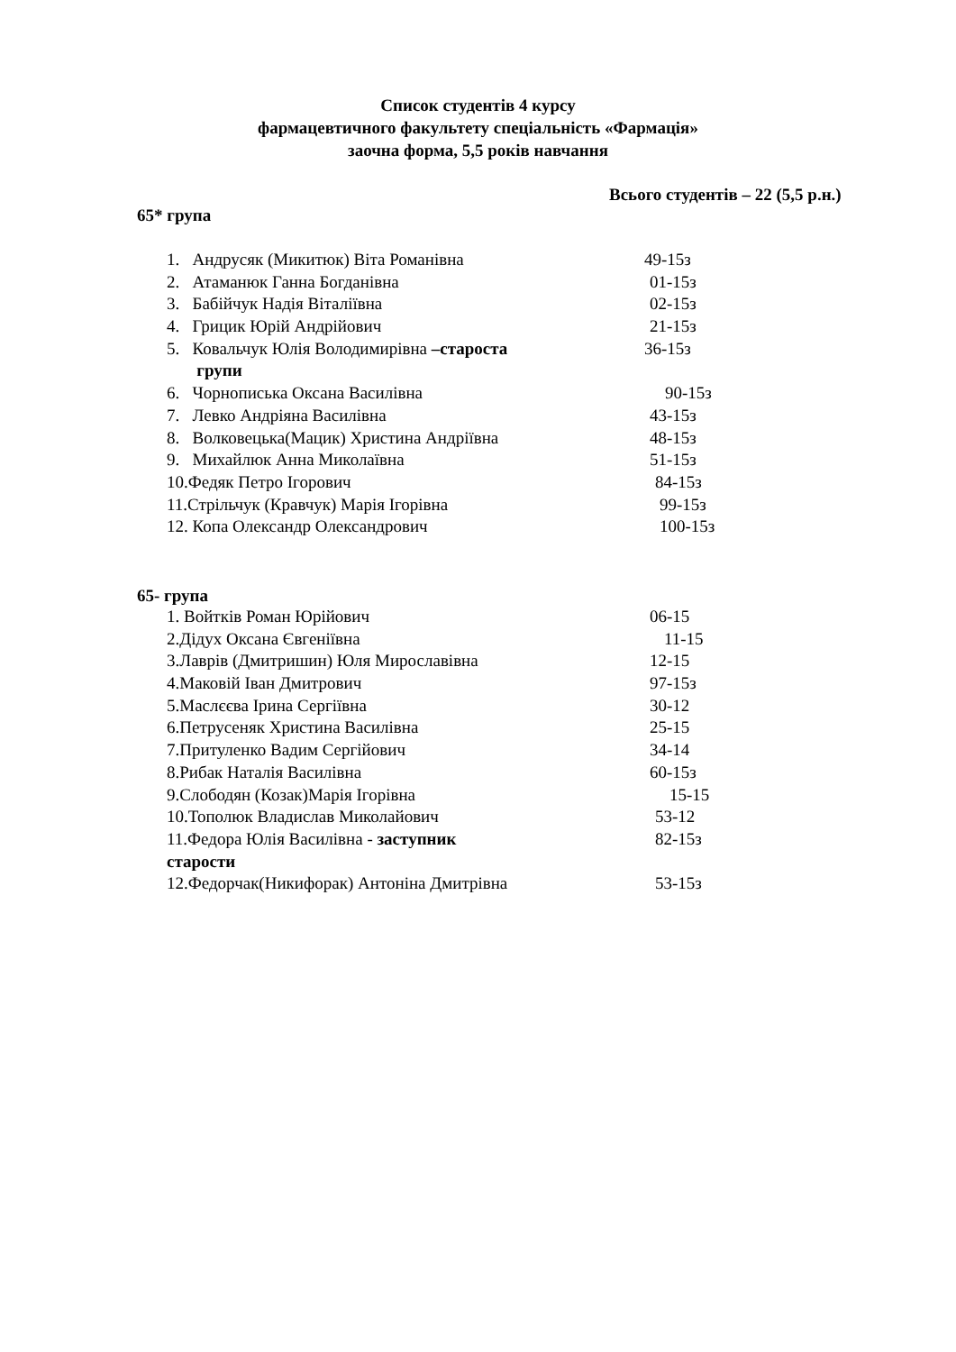Список студентів 4 курсу
фармацевтичного факультету спеціальність «Фармація»
заочна форма, 5,5 років навчання
Всього студентів – 22 (5,5 р.н.)
65* група
1. Андрусяк (Микитюк) Віта Романівна 49-15з
2. Атаманюк Ганна Богданівна 01-15з
3. Бабійчук Надія Віталіївна 02-15з
4. Грицик Юрій Андрійович 21-15з
5. Ковальчук Юлія Володимирівна –староста 36-15з
групи
6. Чорнописька Оксана Василівна 90-15з
7. Левко Андріяна Василівна 43-15з
8. Волковецька(Мацик) Христина Андріївна 48-15з
9. Михайлюк Анна Миколаївна 51-15з
10.Федяк Петро Ігорович 84-15з
11.Стрільчук (Кравчук) Марія Ігорівна 99-15з
12. Копа Олександр Олександрович 100-15з
65- група
1. Войтків Роман Юрійович 06-15
2.Дідух Оксана Євгеніївна 11-15
3.Лаврів (Дмитришин) Юля Мирославівна 12-15
4.Маковій Іван Дмитрович 97-15з
5.Маслєєва Ірина Сергіївна 30-12
6.Петрусеняк Христина Василівна 25-15
7.Притуленко Вадим Сергійович 34-14
8.Рибак Наталія Василівна 60-15з
9.Слободян (Козак)Марія Ігорівна 15-15
10.Тополюк Владислав Миколайович 53-12
11.Федора Юлія Василівна - заступник 82-15з
старости
12.Федорчак(Никифорак) Антоніна Дмитрівна 53-15з